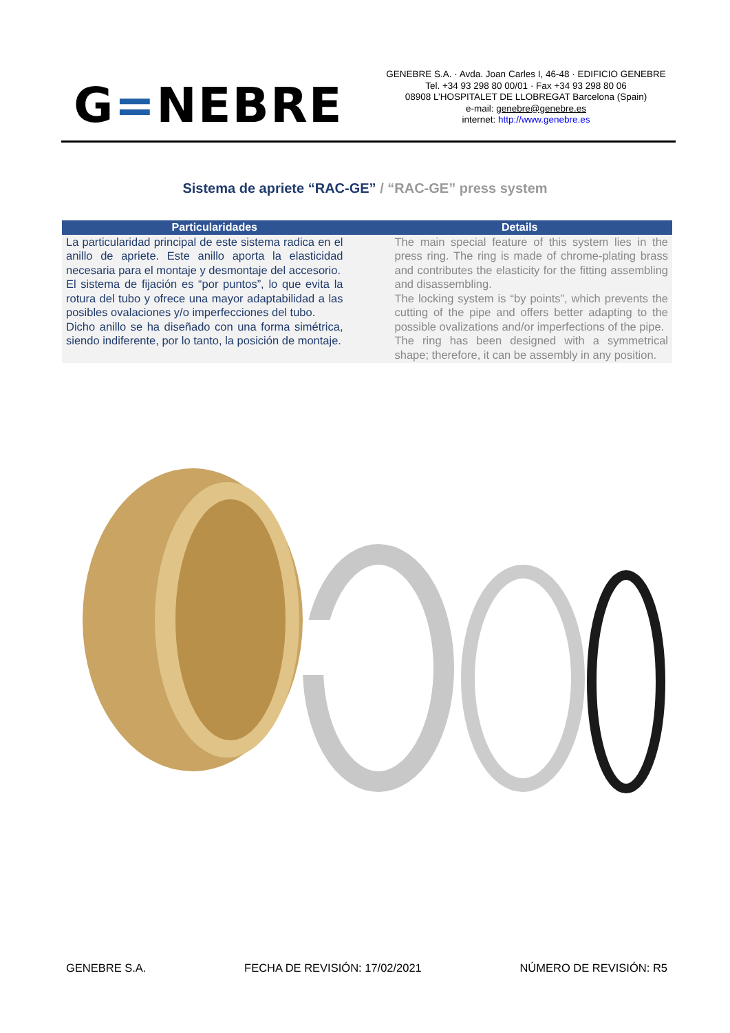G=NEBRE
GENEBRE S.A. · Avda. Joan Carles I, 46-48 · EDIFICIO GENEBRE
Tel. +34 93 298 80 00/01 · Fax +34 93 298 80 06
08908 L’HOSPITALET DE LLOBREGAT Barcelona (Spain)
e-mail: genebre@genebre.es
internet: http://www.genebre.es
Sistema de apriete “RAC-GE” / “RAC-GE” press system
| Particularidades | Details |
| --- | --- |
| La particularidad principal de este sistema radica en el anillo de apriete. Este anillo aporta la elasticidad necesaria para el montaje y desmontaje del accesorio. El sistema de fijación es “por puntos”, lo que evita la rotura del tubo y ofrece una mayor adaptabilidad a las posibles ovalaciones y/o imperfecciones del tubo. Dicho anillo se ha diseñado con una forma simétrica, siendo indiferente, por lo tanto, la posición de montaje. | The main special feature of this system lies in the press ring. The ring is made of chrome-plating brass and contributes the elasticity for the fitting assembling and disassembling. The locking system is “by points”, which prevents the cutting of the pipe and offers better adapting to the possible ovalizations and/or imperfections of the pipe. The ring has been designed with a symmetrical shape; therefore, it can be assembly in any position. |
GENEBRE S.A. FECHA DE REVISIÓN: 17/02/2021 NÚMERO DE REVISIÓN: R5